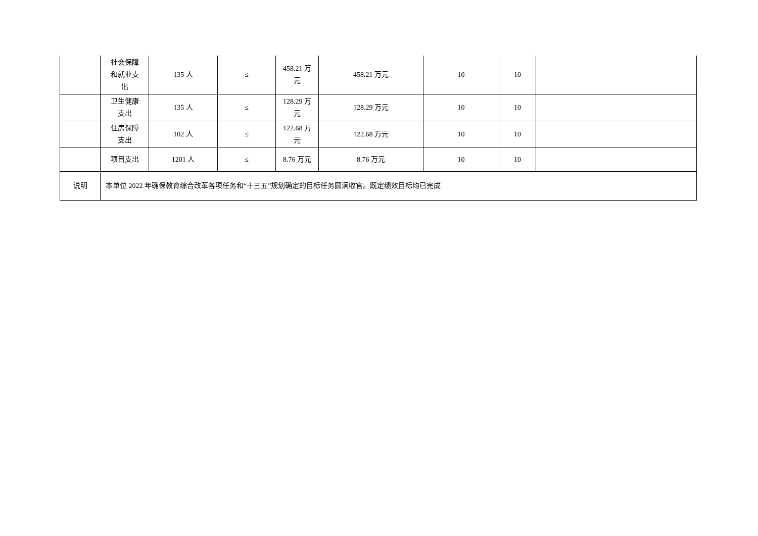| | 社会保障 和就业支 出 | 135 人 | ≤ | 458.21 万 元 | 458.21 万元 | 10 | 10 | |
| | 卫生健康 支出 | 135 人 | ≤ | 128.29 万 元 | 128.29 万元 | 10 | 10 | |
| | 住房保障 支出 | 102 人 | ≤ | 122.68 万 元 | 122.68 万元 | 10 | 10 | |
| | 项目支出 | 1201 人 | ≤ | 8.76 万元 | 8.76 万元 | 10 | 10 | |
| 说明 | 本单位 2022 年确保教育综合改革各项任务和“十三五”规划确定的目标任务圆满收官。既定绩效目标均已完成 | | | | | | | |